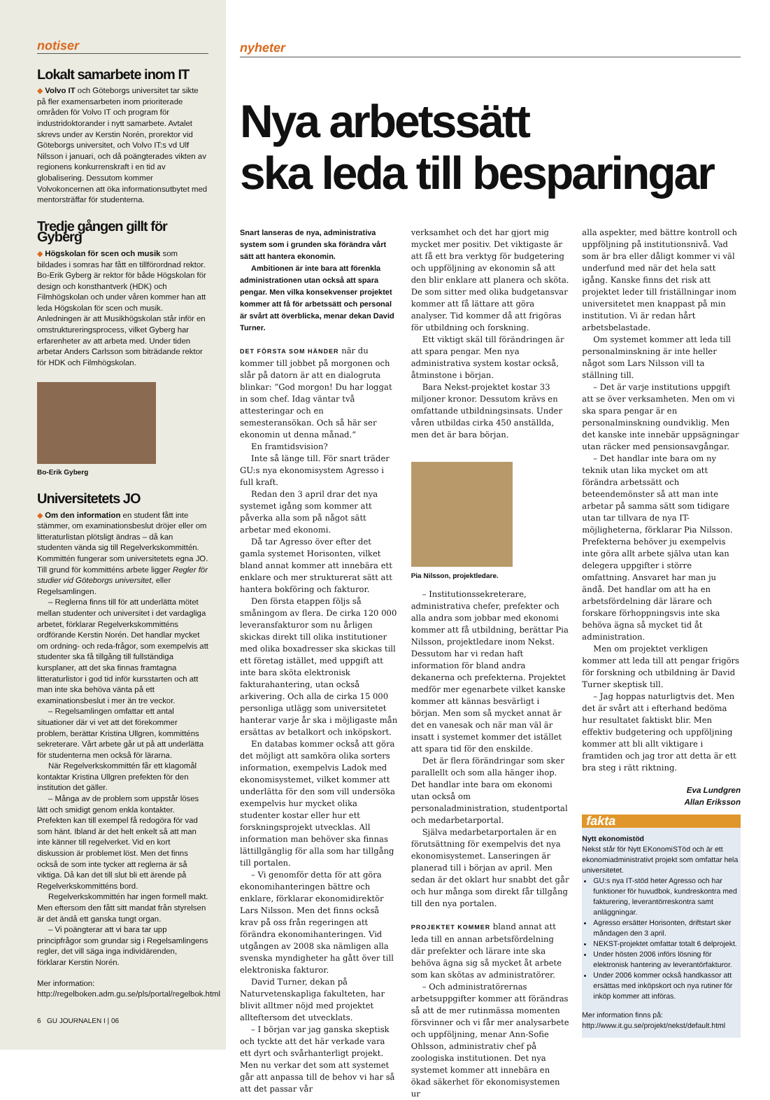notiser
Lokalt samarbete inom IT
◆ Volvo IT och Göteborgs universitet tar sikte på fler examensarbeten inom prioriterade områden för Volvo IT och program för industridoktorander i nytt samarbete. Avtalet skrevs under av Kerstin Norén, prorektor vid Göteborgs universitet, och Volvo IT:s vd Ulf Nilsson i januari, och då poängterades vikten av regionens konkurrenskraft i en tid av globalisering. Dessutom kommer Volvokoncernen att öka informationsutbytet med mentorsträffar för studenterna.
Tredje gången gillt för Gyberg
◆ Högskolan för scen och musik som bildades i somras har fått en tillförordnad rektor. Bo-Erik Gyberg är rektor för både Högskolan för design och konsthantverk (HDK) och Filmhögskolan och under våren kommer han att leda Högskolan för scen och musik. Anledningen är att Musikhögskolan står inför en omstruktureringsprocess, vilket Gyberg har erfarenheter av att arbeta med. Under tiden arbetar Anders Carlsson som biträdande rektor för HDK och Filmhögskolan.
Bo-Erik Gyberg
Universitetets JO
◆ Om den information en student fått inte stämmer, om examinationsbeslut dröjer eller om litteraturlistan plötsligt ändras – då kan studenten vända sig till Regelverkskommittén. Kommittén fungerar som universitetets egna JO. Till grund för kommitténs arbete ligger Regler för studier vid Göteborgs universitet, eller Regelsamlingen.
– Reglerna finns till för att underlätta mötet mellan studenter och universitet i det vardagliga arbetet, förklarar Regelverkskommitténs ordförande Kerstin Norén. Det handlar mycket om ordning- och reda-frågor, som exempelvis att studenter ska få tillgång till fullständiga kursplaner, att det ska finnas framtagna litteraturlistor i god tid inför kursstarten och att man inte ska behöva vänta på ett examinationsbeslut i mer än tre veckor.
– Regelsamlingen omfattar ett antal situationer där vi vet att det förekommer problem, berättar Kristina Ullgren, kommitténs sekreterare. Vårt arbete går ut på att underlätta för studenterna men också för lärarna.
När Regelverkskommittén får ett klagomål kontaktar Kristina Ullgren prefekten för den institution det gäller.
– Många av de problem som uppstår löses lätt och smidigt genom enkla kontakter. Prefekten kan till exempel få redogöra för vad som hänt. Ibland är det helt enkelt så att man inte känner till regelverket. Vid en kort diskussion är problemet löst. Men det finns också de som inte tycker att reglerna är så viktiga. Då kan det till slut bli ett ärende på Regelverkskommitténs bord.
Regelverkskommittén har ingen formell makt. Men eftersom den fått sitt mandat från styrelsen är det ändå ett ganska tungt organ.
– Vi poängterar att vi bara tar upp principfrågor som grundar sig i Regelsamlingens regler, det vill säga inga individärenden, förklarar Kerstin Norén.
Mer information: http://regelboken.adm.gu.se/pls/portal/regelbok.html
6 GU JOURNALEN I | 06
nyheter
Nya arbetssätt
ska leda till besparingar
Snart lanseras de nya, administrativa system som i grunden ska förändra vårt sätt att hantera ekonomin.
Ambitionen är inte bara att förenkla administrationen utan också att spara pengar. Men vilka konsekvenser projektet kommer att få för arbetssätt och personal är svårt att överblicka, menar dekan David Turner.
DET FÖRSTA SOM HÄNDER när du kommer till jobbet på morgonen och slår på datorn är att en dialogruta blinkar: ”God morgon! Du har loggat in som chef. Idag väntar två attesteringar och en semesteransökan. Och så här ser ekonomin ut denna månad.”
En framtidsvision?
Inte så länge till. För snart träder GU:s nya ekonomisystem Agresso i full kraft.
Redan den 3 april drar det nya systemet igång som kommer att påverka alla som på något sätt arbetar med ekonomi.
Då tar Agresso över efter det gamla systemet Horisonten, vilket bland annat kommer att innebära ett enklare och mer strukturerat sätt att hantera bokföring och fakturor.
Den första etappen följs så småningom av flera. De cirka 120 000 leveransfakturor som nu årligen skickas direkt till olika institutioner med olika boxadresser ska skickas till ett företag istället, med uppgift att inte bara sköta elektronisk fakturahantering, utan också arkivering. Och alla de cirka 15 000 personliga utlägg som universitetet hanterar varje år ska i möjligaste mån ersättas av betalkort och inköpskort.
En databas kommer också att göra det möjligt att samköra olika sorters information, exempelvis Ladok med ekonomisystemet, vilket kommer att underlätta för den som vill undersöka exempelvis hur mycket olika studenter kostar eller hur ett forskningsprojekt utvecklas. All information man behöver ska finnas lättillgänglig för alla som har tillgång till portalen.
– Vi genomför detta för att göra ekonomihanteringen bättre och enklare, förklarar ekonomidirektör Lars Nilsson. Men det finns också krav på oss från regeringen att förändra ekonomihanteringen. Vid utgången av 2008 ska nämligen alla svenska myndigheter ha gått över till elektroniska fakturor.
David Turner, dekan på Naturvetenskapliga fakulteten, har blivit alltmer nöjd med projektet allteftersom det utvecklats.
– I början var jag ganska skeptisk och tyckte att det här verkade vara ett dyrt och svårhanterligt projekt. Men nu verkar det som att systemet går att anpassa till de behov vi har så att det passar vår
verksamhet och det har gjort mig mycket mer positiv. Det viktigaste är att få ett bra verktyg för budgetering och uppföljning av ekonomin så att den blir enklare att planera och sköta. De som sitter med olika budgetansvar kommer att få lättare att göra analyser. Tid kommer då att frigöras för utbildning och forskning.
Ett viktigt skäl till förändringen är att spara pengar. Men nya administrativa system kostar också, åtminstone i början.
Bara Nekst-projektet kostar 33 miljoner kronor. Dessutom krävs en omfattande utbildningsinsats. Under våren utbildas cirka 450 anställda, men det är bara början.
Pia Nilsson, projektledare.
– Institutionssekreterare, administrativa chefer, prefekter och alla andra som jobbar med ekonomi kommer att få utbildning, berättar Pia Nilsson, projektledare inom Nekst. Dessutom har vi redan haft information för bland andra dekanerna och prefekterna. Projektet medför mer egenarbete vilket kanske kommer att kännas besvärligt i början. Men som så mycket annat är det en vanesak och när man väl är insatt i systemet kommer det istället att spara tid för den enskilde.
Det är flera förändringar som sker parallellt och som alla hänger ihop. Det handlar inte bara om ekonomi utan också om personaladministration, studentportal och medarbetarportal.
Själva medarbetarportalen är en förutsättning för exempelvis det nya ekonomisystemet. Lanseringen är planerad till i början av april. Men sedan är det oklart hur snabbt det går och hur många som direkt får tillgång till den nya portalen.
PROJEKTET KOMMER bland annat att leda till en annan arbetsfördelning där prefekter och lärare inte ska behöva ägna sig så mycket åt arbete som kan skötas av administratörer.
– Och administratörernas arbetsuppgifter kommer att förändras så att de mer rutinmässa momenten försvinner och vi får mer analysarbete och uppföljning, menar Ann-Sofie Ohlsson, administrativ chef på zoologiska institutionen. Det nya systemet kommer att innebära en ökad säkerhet för ekonomisystemen ur
alla aspekter, med bättre kontroll och uppföljning på institutionsnivå. Vad som är bra eller dåligt kommer vi väl underfund med när det hela satt igång. Kanske finns det risk att projektet leder till friställningar inom universitetet men knappast på min institution. Vi är redan hårt arbetsbelastade.
Om systemet kommer att leda till personalminskning är inte heller något som Lars Nilsson vill ta ställning till.
– Det är varje institutions uppgift att se över verksamheten. Men om vi ska spara pengar är en personalminskning oundviklig. Men det kanske inte innebär uppsägningar utan räcker med pensionsavgångar.
– Det handlar inte bara om ny teknik utan lika mycket om att förändra arbetssätt och beteendemönster så att man inte arbetar på samma sätt som tidigare utan tar tillvara de nya IT-möjligheterna, förklarar Pia Nilsson. Prefekterna behöver ju exempelvis inte göra allt arbete själva utan kan delegera uppgifter i större omfattning. Ansvaret har man ju ändå. Det handlar om att ha en arbetsfördelning där lärare och forskare förhoppningsvis inte ska behöva ägna så mycket tid åt administration.
Men om projektet verkligen kommer att leda till att pengar frigörs för forskning och utbildning är David Turner skeptisk till.
– Jag hoppas naturligtvis det. Men det är svårt att i efterhand bedöma hur resultatet faktiskt blir. Men effektiv budgetering och uppföljning kommer att bli allt viktigare i framtiden och jag tror att detta är ett bra steg i rätt riktning.
Eva Lundgren
Allan Eriksson
fakta
Nytt ekonomistöd
Nekst står för Nytt EKonomiSTöd och är ett ekonomiadministrativt projekt som omfattar hela universitetet.
GU:s nya IT-stöd heter Agresso och har funktioner för huvudbok, kundreskontra med fakturering, leverantörreskontra samt anläggningar.
Agresso ersätter Horisonten, driftstart sker måndagen den 3 april.
NEKST-projektet omfattar totalt 6 delprojekt.
Under hösten 2006 införs lösning för elektronisk hantering av leverantörfakturor.
Under 2006 kommer också handkassor att ersättas med inköpskort och nya rutiner för inköp kommer att införas.
Mer information finns på: http://www.it.gu.se/projekt/nekst/default.html